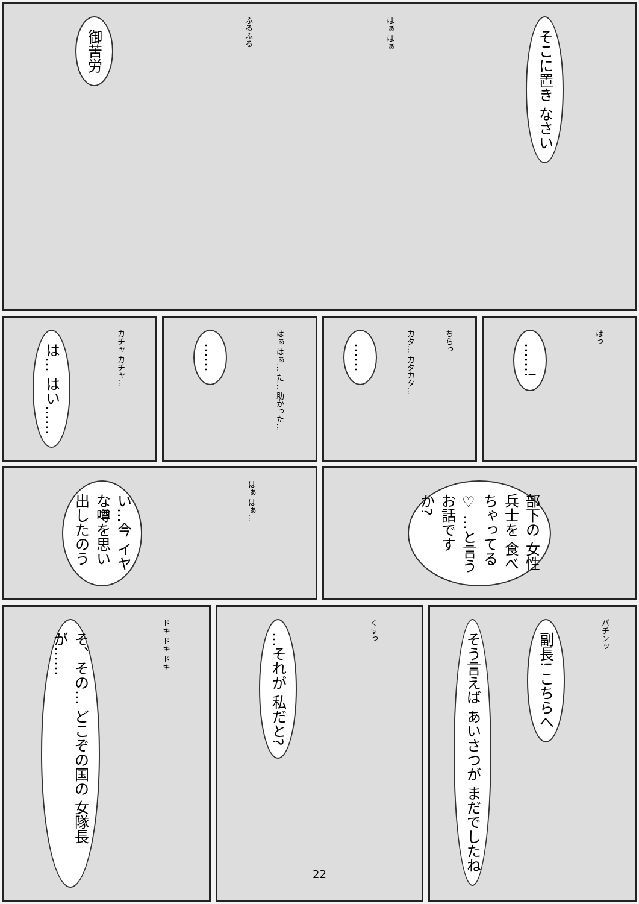御苦労
ふるふる
はぁ はぁ
そこに置き なさい
は… はい……
カチャ カチャ…
……
はぁ はぁ… た… 助かった…
……
カタ… カタカタ…
ちらっ
……!
はっ
い…今 イヤな噂を思い 出したのう
はぁ はぁ…
部下の 女性兵士を 食べちゃってる♡ …と言う お話ですか?
そ、その… どこぞの国の 女隊長が……
ドキ ドキ ドキ
…それが 私だと?
くすっ
そう言えば あいさつが まだでしたね
副長! こちらへ
パチンッ
22